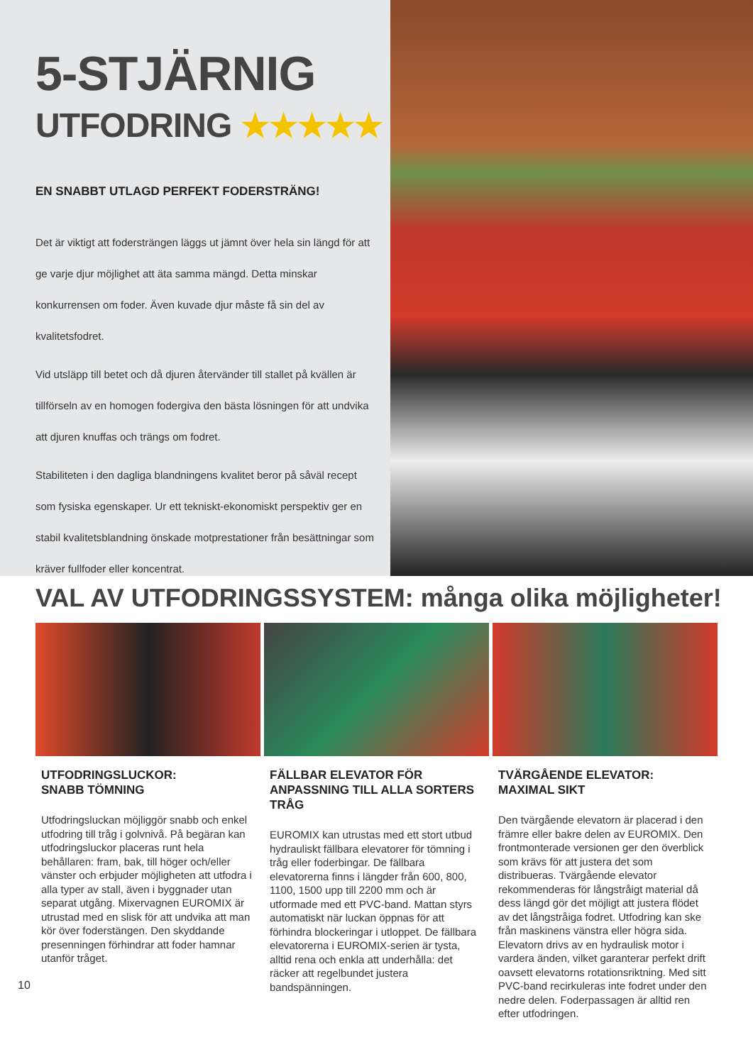5-STJÄRNIG
UTFODRING ★★★★★
EN SNABBT UTLAGD PERFEKT FODERSTRÄNG!
Det är viktigt att fodersträngen läggs ut jämnt över hela sin längd för att ge varje djur möjlighet att äta samma mängd. Detta minskar konkurrensen om foder. Även kuvade djur måste få sin del av kvalitetsfodret.
Vid utsläpp till betet och då djuren återvänder till stallet på kvällen är tillförseln av en homogen fodergiva den bästa lösningen för att undvika att djuren knuffas och trängs om fodret.
Stabiliteten i den dagliga blandningens kvalitet beror på såväl recept som fysiska egenskaper. Ur ett tekniskt-ekonomiskt perspektiv ger en stabil kvalitetsblandning önskade motprestationer från besättningar som kräver fullfoder eller koncentrat.
VAL AV UTFODRINGSSYSTEM: många olika möjligheter!
UTFODRINGSLUCKOR:
SNABB TÖMNING
Utfodringsluckan möjliggör snabb och enkel utfodring till tråg i golvnivå. På begäran kan utfodringsluckor placeras runt hela behållaren: fram, bak, till höger och/eller vänster och erbjuder möjligheten att utfodra i alla typer av stall, även i byggnader utan separat utgång. Mixervagnen EUROMIX är utrustad med en slisk för att undvika att man kör över foderstängen. Den skyddande presenningen förhindrar att foder hamnar utanför tråget.
FÄLLBAR ELEVATOR FÖR ANPASSNING TILL ALLA SORTERS TRÅG
EUROMIX kan utrustas med ett stort utbud hydrauliskt fällbara elevatorer för tömning i tråg eller foderbingar. De fällbara elevatorerna finns i längder från 600, 800, 1100, 1500 upp till 2200 mm och är utformade med ett PVC-band. Mattan styrs automatiskt när luckan öppnas för att förhindra blockeringar i utloppet. De fällbara elevatorerna i EUROMIX-serien är tysta, alltid rena och enkla att underhålla: det räcker att regelbundet justera bandspänningen.
TVÄRGÅENDE ELEVATOR:
MAXIMAL SIKT
Den tvärgående elevatorn är placerad i den främre eller bakre delen av EUROMIX. Den frontmonterade versionen ger den överblick som krävs för att justera det som distribueras. Tvärgående elevator rekommenderas för långstråigt material då dess längd gör det möjligt att justera flödet av det långstråiga fodret. Utfodring kan ske från maskinens vänstra eller högra sida. Elevatorn drivs av en hydraulisk motor i vardera änden, vilket garanterar perfekt drift oavsett elevatorns rotationsriktning. Med sitt PVC-band recirkuleras inte fodret under den nedre delen. Foderpassagen är alltid ren efter utfodringen.
10